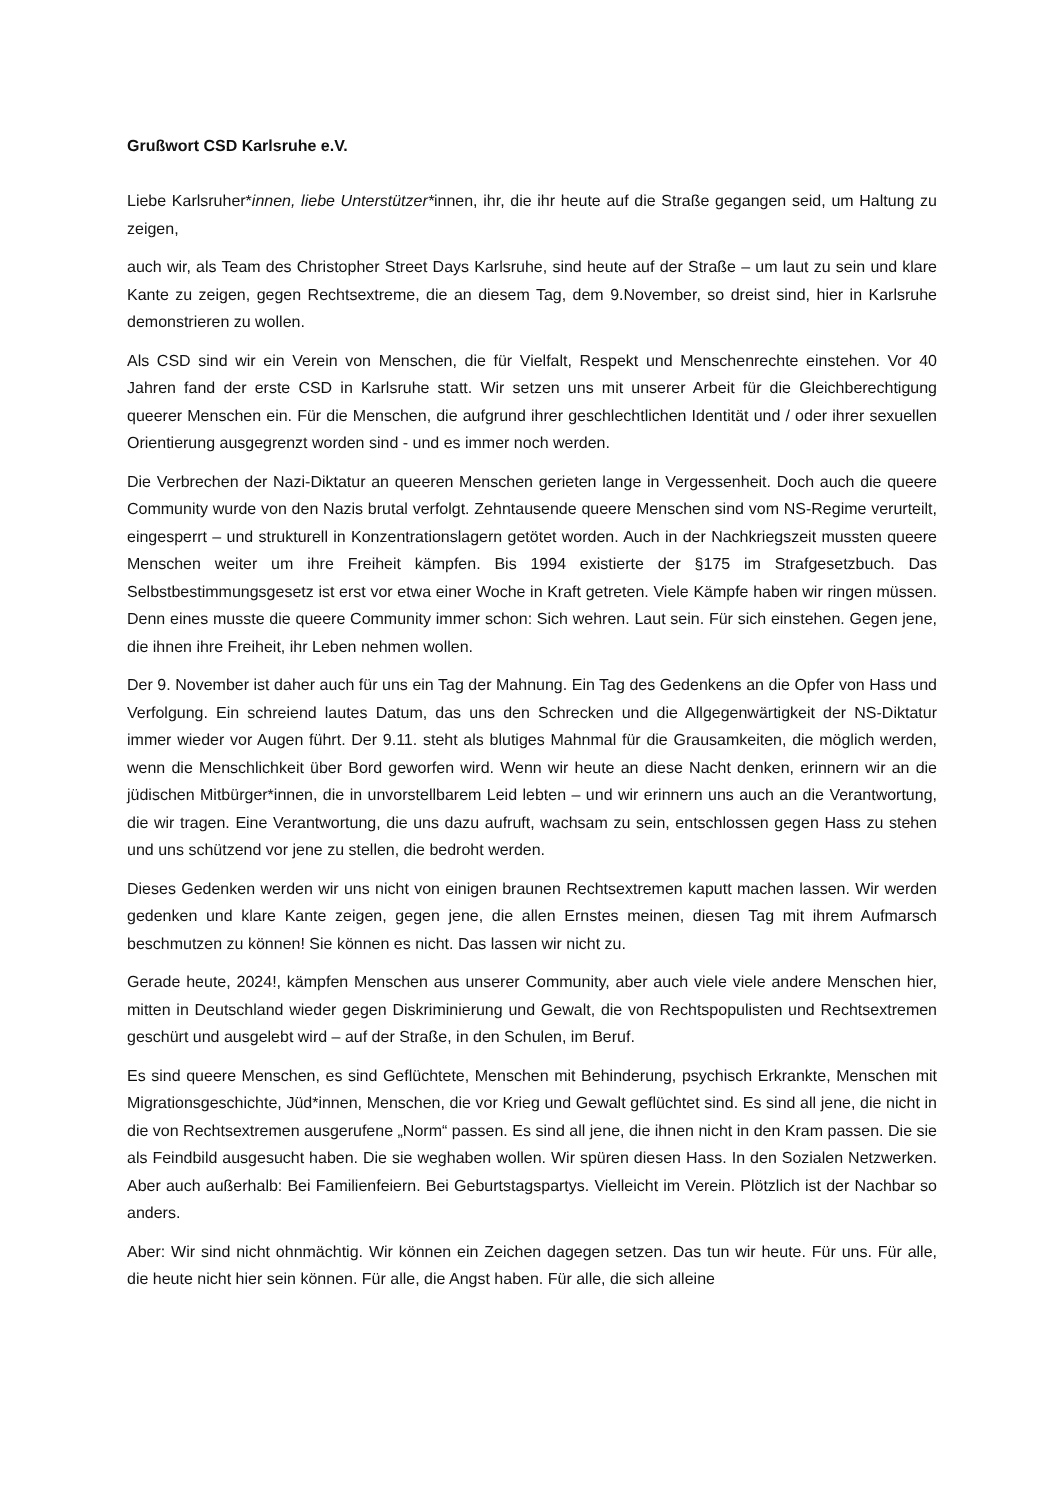Grußwort CSD Karlsruhe e.V.
Liebe Karlsruher*innen, liebe Unterstützer*innen, ihr, die ihr heute auf die Straße gegangen seid, um Haltung zu zeigen,
auch wir, als Team des Christopher Street Days Karlsruhe, sind heute auf der Straße – um laut zu sein und klare Kante zu zeigen, gegen Rechtsextreme, die an diesem Tag, dem 9.November, so dreist sind, hier in Karlsruhe demonstrieren zu wollen.
Als CSD sind wir ein Verein von Menschen, die für Vielfalt, Respekt und Menschenrechte einstehen. Vor 40 Jahren fand der erste CSD in Karlsruhe statt. Wir setzen uns mit unserer Arbeit für die Gleichberechtigung queerer Menschen ein. Für die Menschen, die aufgrund ihrer geschlechtlichen Identität und / oder ihrer sexuellen Orientierung ausgegrenzt worden sind - und es immer noch werden.
Die Verbrechen der Nazi-Diktatur an queeren Menschen gerieten lange in Vergessenheit. Doch auch die queere Community wurde von den Nazis brutal verfolgt. Zehntausende queere Menschen sind vom NS-Regime verurteilt, eingesperrt – und strukturell in Konzentrationslagern getötet worden. Auch in der Nachkriegszeit mussten queere Menschen weiter um ihre Freiheit kämpfen. Bis 1994 existierte der §175 im Strafgesetzbuch. Das Selbstbestimmungsgesetz ist erst vor etwa einer Woche in Kraft getreten. Viele Kämpfe haben wir ringen müssen. Denn eines musste die queere Community immer schon: Sich wehren. Laut sein. Für sich einstehen. Gegen jene, die ihnen ihre Freiheit, ihr Leben nehmen wollen.
Der 9. November ist daher auch für uns ein Tag der Mahnung. Ein Tag des Gedenkens an die Opfer von Hass und Verfolgung. Ein schreiend lautes Datum, das uns den Schrecken und die Allgegenwärtigkeit der NS-Diktatur immer wieder vor Augen führt. Der 9.11. steht als blutiges Mahnmal für die Grausamkeiten, die möglich werden, wenn die Menschlichkeit über Bord geworfen wird. Wenn wir heute an diese Nacht denken, erinnern wir an die jüdischen Mitbürger*innen, die in unvorstellbarem Leid lebten – und wir erinnern uns auch an die Verantwortung, die wir tragen. Eine Verantwortung, die uns dazu aufruft, wachsam zu sein, entschlossen gegen Hass zu stehen und uns schützend vor jene zu stellen, die bedroht werden.
Dieses Gedenken werden wir uns nicht von einigen braunen Rechtsextremen kaputt machen lassen. Wir werden gedenken und klare Kante zeigen, gegen jene, die allen Ernstes meinen, diesen Tag mit ihrem Aufmarsch beschmutzen zu können! Sie können es nicht. Das lassen wir nicht zu.
Gerade heute, 2024!, kämpfen Menschen aus unserer Community, aber auch viele viele andere Menschen hier, mitten in Deutschland wieder gegen Diskriminierung und Gewalt, die von Rechtspopulisten und Rechtsextremen geschürt und ausgelebt wird – auf der Straße, in den Schulen, im Beruf.
Es sind queere Menschen, es sind Geflüchtete, Menschen mit Behinderung, psychisch Erkrankte, Menschen mit Migrationsgeschichte, Jüd*innen, Menschen, die vor Krieg und Gewalt geflüchtet sind. Es sind all jene, die nicht in die von Rechtsextremen ausgerufene „Norm“ passen. Es sind all jene, die ihnen nicht in den Kram passen. Die sie als Feindbild ausgesucht haben. Die sie weghaben wollen. Wir spüren diesen Hass. In den Sozialen Netzwerken. Aber auch außerhalb: Bei Familienfeiern. Bei Geburtstagspartys. Vielleicht im Verein. Plötzlich ist der Nachbar so anders.
Aber: Wir sind nicht ohnmächtig. Wir können ein Zeichen dagegen setzen. Das tun wir heute. Für uns. Für alle, die heute nicht hier sein können. Für alle, die Angst haben. Für alle, die sich alleine